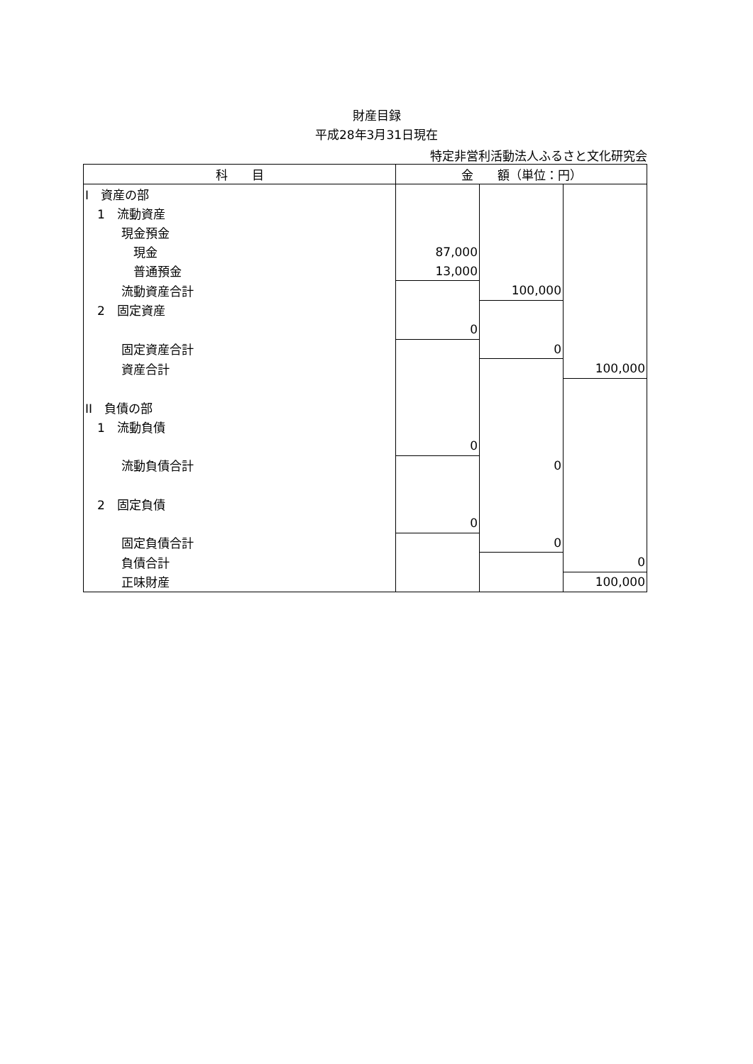財産目録
平成28年3月31日現在
特定非営利活動法人ふるさと文化研究会
| 科 目 | 金 額（単位：円） | | |
| --- | --- | --- | --- |
| I 資産の部 | | | |
| 1 流動資産 | | | |
| 現金預金 | | | |
| 現金 | 87,000 | | |
| 普通預金 | 13,000 | | |
| 流動資産合計 | | 100,000 | |
| 2 固定資産 | | | |
| | 0 | | |
| 固定資産合計 | | 0 | |
| 資産合計 | | | 100,000 |
| II 負債の部 | | | |
| 1 流動負債 | | | |
| | 0 | | |
| 流動負債合計 | | 0 | |
| 2 固定負債 | | | |
| | 0 | | |
| 固定負債合計 | | 0 | |
| 負債合計 | | | 0 |
| 正味財産 | | | 100,000 |